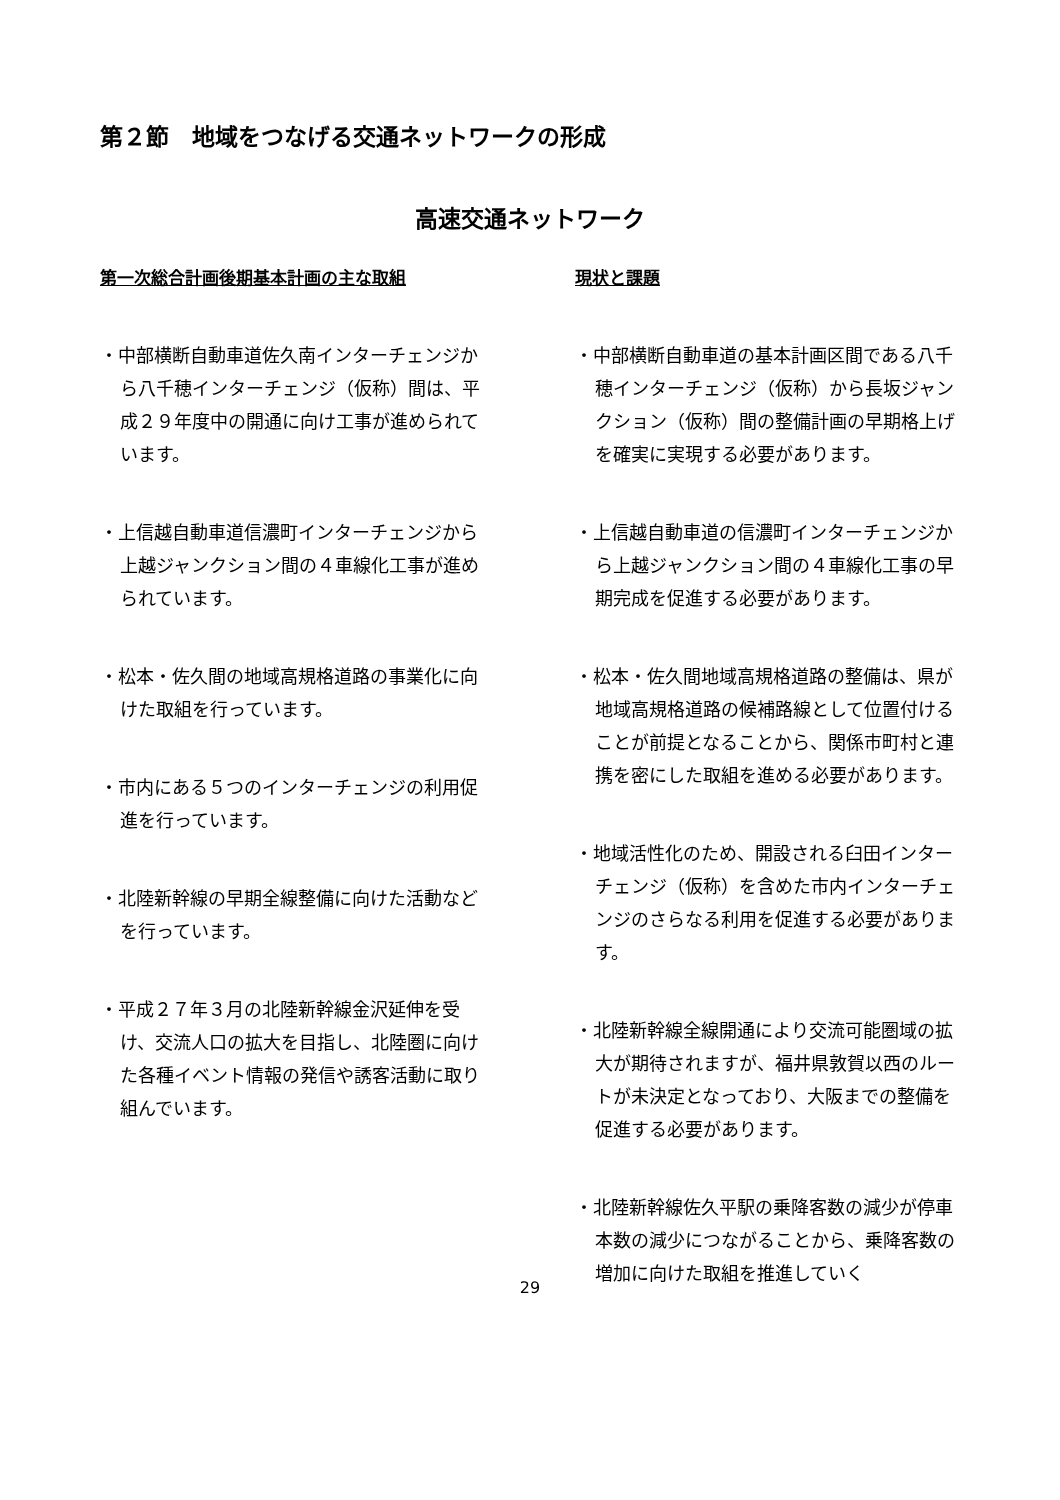第２節　地域をつなげる交通ネットワークの形成
高速交通ネットワーク
第一次総合計画後期基本計画の主な取組
・中部横断自動車道佐久南インターチェンジから八千穂インターチェンジ（仮称）間は、平成２９年度中の開通に向け工事が進められています。
・上信越自動車道信濃町インターチェンジから上越ジャンクション間の４車線化工事が進められています。
・松本・佐久間の地域高規格道路の事業化に向けた取組を行っています。
・市内にある５つのインターチェンジの利用促進を行っています。
・北陸新幹線の早期全線整備に向けた活動などを行っています。
・平成２７年３月の北陸新幹線金沢延伸を受け、交流人口の拡大を目指し、北陸圏に向けた各種イベント情報の発信や誘客活動に取り組んでいます。
現状と課題
・中部横断自動車道の基本計画区間である八千穂インターチェンジ（仮称）から長坂ジャンクション（仮称）間の整備計画の早期格上げを確実に実現する必要があります。
・上信越自動車道の信濃町インターチェンジから上越ジャンクション間の４車線化工事の早期完成を促進する必要があります。
・松本・佐久間地域高規格道路の整備は、県が地域高規格道路の候補路線として位置付けることが前提となることから、関係市町村と連携を密にした取組を進める必要があります。
・地域活性化のため、開設される臼田インターチェンジ（仮称）を含めた市内インターチェンジのさらなる利用を促進する必要があります。
・北陸新幹線全線開通により交流可能圏域の拡大が期待されますが、福井県敦賀以西のルートが未決定となっており、大阪までの整備を促進する必要があります。
・北陸新幹線佐久平駅の乗降客数の減少が停車本数の減少につながることから、乗降客数の増加に向けた取組を推進していく
29